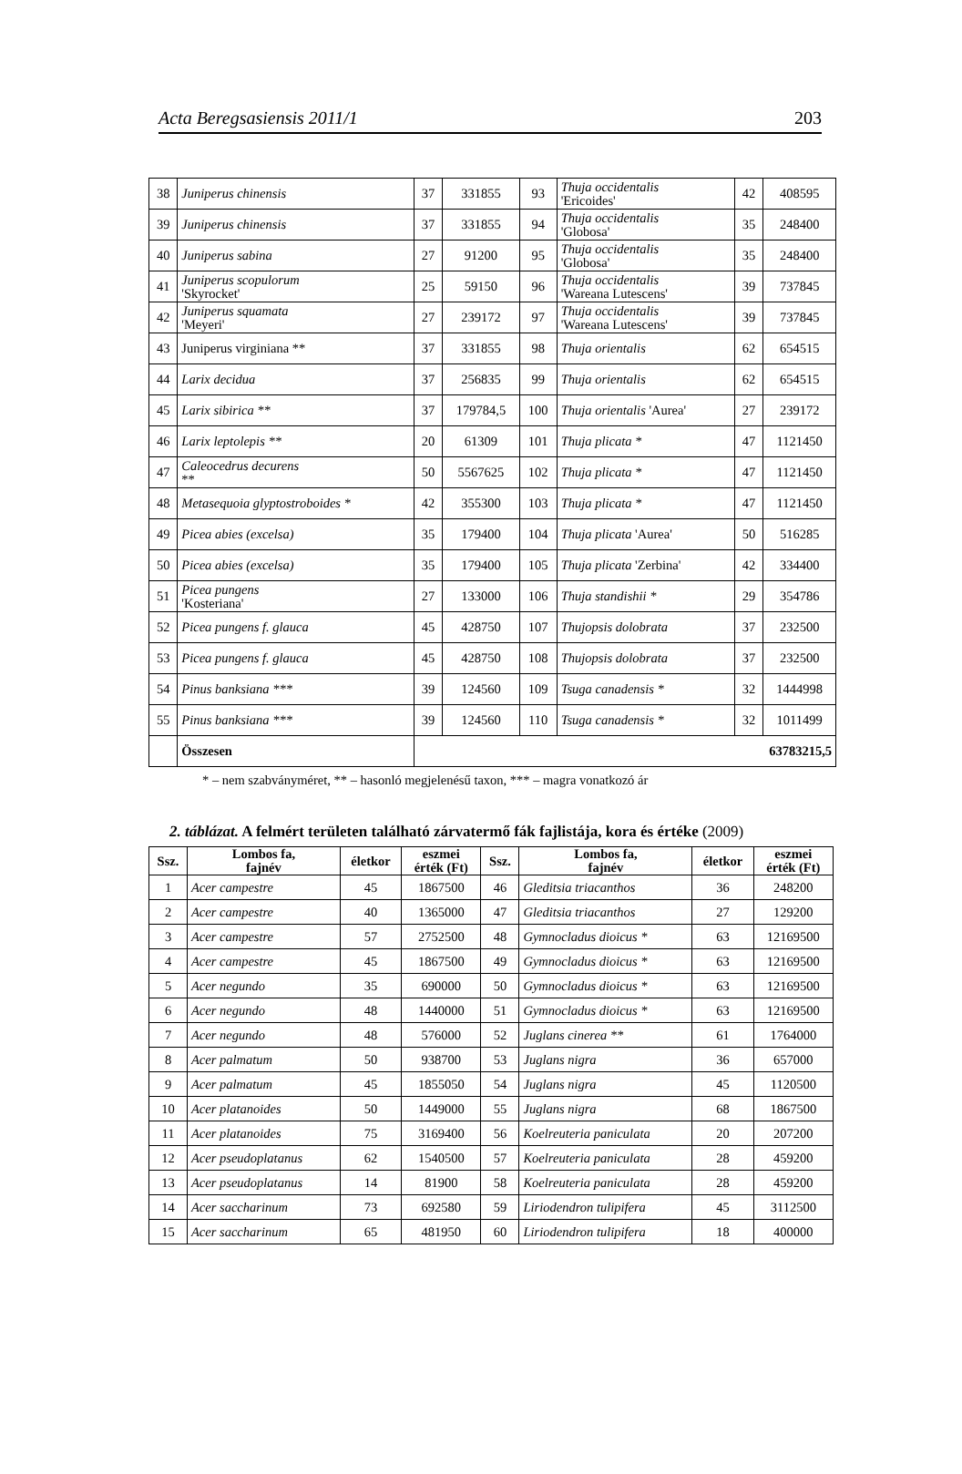Acta Beregsasiensis 2011/1 203
| 38 | Juniperus chinensis | 37 | 331855 | 93 | Thuja occidentalis 'Ericoides' | 42 | 408595 |
| 39 | Juniperus chinensis | 37 | 331855 | 94 | Thuja occidentalis 'Globosa' | 35 | 248400 |
| 40 | Juniperus sabina | 27 | 91200 | 95 | Thuja occidentalis 'Globosa' | 35 | 248400 |
| 41 | Juniperus scopulorum 'Skyrocket' | 25 | 59150 | 96 | Thuja occidentalis 'Wareana Lutescens' | 39 | 737845 |
| 42 | Juniperus squamata 'Meyeri' | 27 | 239172 | 97 | Thuja occidentalis 'Wareana Lutescens' | 39 | 737845 |
| 43 | Juniperus virginiana ** | 37 | 331855 | 98 | Thuja orientalis | 62 | 654515 |
| 44 | Larix decidua | 37 | 256835 | 99 | Thuja orientalis | 62 | 654515 |
| 45 | Larix sibirica ** | 37 | 179784,5 | 100 | Thuja orientalis 'Aurea' | 27 | 239172 |
| 46 | Larix leptolepis ** | 20 | 61309 | 101 | Thuja plicata * | 47 | 1121450 |
| 47 | Caleocedrus decurens ** | 50 | 5567625 | 102 | Thuja plicata * | 47 | 1121450 |
| 48 | Metasequoia glyptostroboides * | 42 | 355300 | 103 | Thuja plicata * | 47 | 1121450 |
| 49 | Picea abies (excelsa) | 35 | 179400 | 104 | Thuja plicata 'Aurea' | 50 | 516285 |
| 50 | Picea abies (excelsa) | 35 | 179400 | 105 | Thuja plicata 'Zerbina' | 42 | 334400 |
| 51 | Picea pungens 'Kosteriana' | 27 | 133000 | 106 | Thuja standishii * | 29 | 354786 |
| 52 | Picea pungens f. glauca | 45 | 428750 | 107 | Thujopsis dolobrata | 37 | 232500 |
| 53 | Picea pungens f. glauca | 45 | 428750 | 108 | Thujopsis dolobrata | 37 | 232500 |
| 54 | Pinus banksiana *** | 39 | 124560 | 109 | Tsuga canadensis * | 32 | 1444998 |
| 55 | Pinus banksiana *** | 39 | 124560 | 110 | Tsuga canadensis * | 32 | 1011499 |
| | Összesen | 63783215,5 | | | | | |
* – nem szabványméret, ** – hasonló megjelenésű taxon, *** – magra vonatkozó ár
2. táblázat. A felmért területen található zárvatermő fák fajlistája, kora és értéke (2009)
| Ssz. | Lombos fa, fajnév | életkor | eszmei érték (Ft) | Ssz. | Lombos fa, fajnév | életkor | eszmei érték (Ft) |
| --- | --- | --- | --- | --- | --- | --- | --- |
| 1 | Acer campestre | 45 | 1867500 | 46 | Gleditsia triacanthos | 36 | 248200 |
| 2 | Acer campestre | 40 | 1365000 | 47 | Gleditsia triacanthos | 27 | 129200 |
| 3 | Acer campestre | 57 | 2752500 | 48 | Gymnocladus dioicus * | 63 | 12169500 |
| 4 | Acer campestre | 45 | 1867500 | 49 | Gymnocladus dioicus * | 63 | 12169500 |
| 5 | Acer negundo | 35 | 690000 | 50 | Gymnocladus dioicus * | 63 | 12169500 |
| 6 | Acer negundo | 48 | 1440000 | 51 | Gymnocladus dioicus * | 63 | 12169500 |
| 7 | Acer negundo | 48 | 576000 | 52 | Juglans cinerea ** | 61 | 1764000 |
| 8 | Acer palmatum | 50 | 938700 | 53 | Juglans nigra | 36 | 657000 |
| 9 | Acer palmatum | 45 | 1855050 | 54 | Juglans nigra | 45 | 1120500 |
| 10 | Acer platanoides | 50 | 1449000 | 55 | Juglans nigra | 68 | 1867500 |
| 11 | Acer platanoides | 75 | 3169400 | 56 | Koelreuteria paniculata | 20 | 207200 |
| 12 | Acer pseudoplatanus | 62 | 1540500 | 57 | Koelreuteria paniculata | 28 | 459200 |
| 13 | Acer pseudoplatanus | 14 | 81900 | 58 | Koelreuteria paniculata | 28 | 459200 |
| 14 | Acer saccharinum | 73 | 692580 | 59 | Liriodendron tulipifera | 45 | 3112500 |
| 15 | Acer saccharinum | 65 | 481950 | 60 | Liriodendron tulipifera | 18 | 400000 |